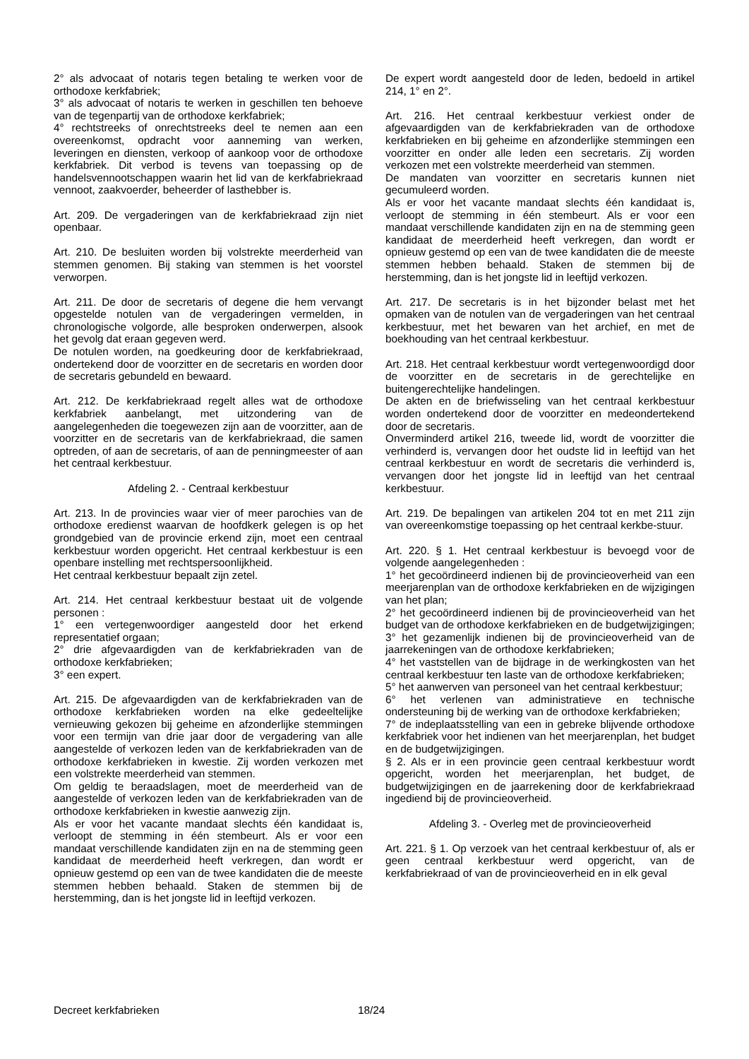2° als advocaat of notaris tegen betaling te werken voor de orthodoxe kerkfabriek;
3° als advocaat of notaris te werken in geschillen ten behoeve van de tegenpartij van de orthodoxe kerkfabriek;
4° rechtstreeks of onrechtstreeks deel te nemen aan een overeenkomst, opdracht voor aanneming van werken, leveringen en diensten, verkoop of aankoop voor de orthodoxe kerkfabriek. Dit verbod is tevens van toepassing op de handelsvennootschappen waarin het lid van de kerkfabriekraad vennoot, zaakvoerder, beheerder of lasthebber is.
Art. 209. De vergaderingen van de kerkfabriekraad zijn niet openbaar.
Art. 210. De besluiten worden bij volstrekte meerderheid van stemmen genomen. Bij staking van stemmen is het voorstel verworpen.
Art. 211. De door de secretaris of degene die hem vervangt opgestelde notulen van de vergaderingen vermelden, in chronologische volgorde, alle besproken onderwerpen, alsook het gevolg dat eraan gegeven werd.
De notulen worden, na goedkeuring door de kerkfabriekraad, ondertekend door de voorzitter en de secretaris en worden door de secretaris gebundeld en bewaard.
Art. 212. De kerkfabriekraad regelt alles wat de orthodoxe kerkfabriek aanbelangt, met uitzondering van de aangelegenheden die toegewezen zijn aan de voorzitter, aan de voorzitter en de secretaris van de kerkfabriekraad, die samen optreden, of aan de secretaris, of aan de penningmeester of aan het centraal kerkbestuur.
Afdeling 2. - Centraal kerkbestuur
Art. 213. In de provincies waar vier of meer parochies van de orthodoxe eredienst waarvan de hoofdkerk gelegen is op het grondgebied van de provincie erkend zijn, moet een centraal kerkbestuur worden opgericht. Het centraal kerkbestuur is een openbare instelling met rechtspersoonlijkheid.
Het centraal kerkbestuur bepaalt zijn zetel.
Art. 214. Het centraal kerkbestuur bestaat uit de volgende personen :
1° een vertegenwoordiger aangesteld door het erkend representatief orgaan;
2° drie afgevaardigden van de kerkfabriekraden van de orthodoxe kerkfabrieken;
3° een expert.
Art. 215. De afgevaardigden van de kerkfabriekraden van de orthodoxe kerkfabrieken worden na elke gedeeltelijke vernieuwing gekozen bij geheime en afzonderlijke stemmingen voor een termijn van drie jaar door de vergadering van alle aangestelde of verkozen leden van de kerkfabriekraden van de orthodoxe kerkfabrieken in kwestie. Zij worden verkozen met een volstrekte meerderheid van stemmen.
Om geldig te beraadslagen, moet de meerderheid van de aangestelde of verkozen leden van de kerkfabriekraden van de orthodoxe kerkfabrieken in kwestie aanwezig zijn.
Als er voor het vacante mandaat slechts één kandidaat is, verloopt de stemming in één stembeurt. Als er voor een mandaat verschillende kandidaten zijn en na de stemming geen kandidaat de meerderheid heeft verkregen, dan wordt er opnieuw gestemd op een van de twee kandidaten die de meeste stemmen hebben behaald. Staken de stemmen bij de herstemming, dan is het jongste lid in leeftijd verkozen.
De expert wordt aangesteld door de leden, bedoeld in artikel 214, 1° en 2°.
Art. 216. Het centraal kerkbestuur verkiest onder de afgevaardigden van de kerkfabriekraden van de orthodoxe kerkfabrieken en bij geheime en afzonderlijke stemmingen een voorzitter en onder alle leden een secretaris. Zij worden verkozen met een volstrekte meerderheid van stemmen.
De mandaten van voorzitter en secretaris kunnen niet gecumuleerd worden.
Als er voor het vacante mandaat slechts één kandidaat is, verloopt de stemming in één stembeurt. Als er voor een mandaat verschillende kandidaten zijn en na de stemming geen kandidaat de meerderheid heeft verkregen, dan wordt er opnieuw gestemd op een van de twee kandidaten die de meeste stemmen hebben behaald. Staken de stemmen bij de herstemming, dan is het jongste lid in leeftijd verkozen.
Art. 217. De secretaris is in het bijzonder belast met het opmaken van de notulen van de vergaderingen van het centraal kerkbestuur, met het bewaren van het archief, en met de boekhouding van het centraal kerkbestuur.
Art. 218. Het centraal kerkbestuur wordt vertegenwoordigd door de voorzitter en de secretaris in de gerechtelijke en buitengerechtelijke handelingen.
De akten en de briefwisseling van het centraal kerkbestuur worden ondertekend door de voorzitter en medeondertekend door de secretaris.
Onverminderd artikel 216, tweede lid, wordt de voorzitter die verhinderd is, vervangen door het oudste lid in leeftijd van het centraal kerkbestuur en wordt de secretaris die verhinderd is, vervangen door het jongste lid in leeftijd van het centraal kerkbestuur.
Art. 219. De bepalingen van artikelen 204 tot en met 211 zijn van overeenkomstige toepassing op het centraal kerkbe-stuur.
Art. 220. § 1. Het centraal kerkbestuur is bevoegd voor de volgende aangelegenheden :
1° het gecoördineerd indienen bij de provincieoverheid van een meerjarenplan van de orthodoxe kerkfabrieken en de wijzigingen van het plan;
2° het gecoördineerd indienen bij de provincieoverheid van het budget van de orthodoxe kerkfabrieken en de budgetwijzigingen;
3° het gezamenlijk indienen bij de provincieoverheid van de jaarrekeningen van de orthodoxe kerkfabrieken;
4° het vaststellen van de bijdrage in de werkingkosten van het centraal kerkbestuur ten laste van de orthodoxe kerkfabrieken;
5° het aanwerven van personeel van het centraal kerkbestuur;
6° het verlenen van administratieve en technische ondersteuning bij de werking van de orthodoxe kerkfabrieken;
7° de indeplaatsstelling van een in gebreke blijvende orthodoxe kerkfabriek voor het indienen van het meerjarenplan, het budget en de budgetwijzigingen.
§ 2. Als er in een provincie geen centraal kerkbestuur wordt opgericht, worden het meerjarenplan, het budget, de budgetwijzigingen en de jaarrekening door de kerkfabriekraad ingediend bij de provincieoverheid.
Afdeling 3. - Overleg met de provincieoverheid
Art. 221. § 1. Op verzoek van het centraal kerkbestuur of, als er geen centraal kerkbestuur werd opgericht, van de kerkfabriekraad of van de provincieoverheid en in elk geval
Decreet kerkfabrieken 18/24